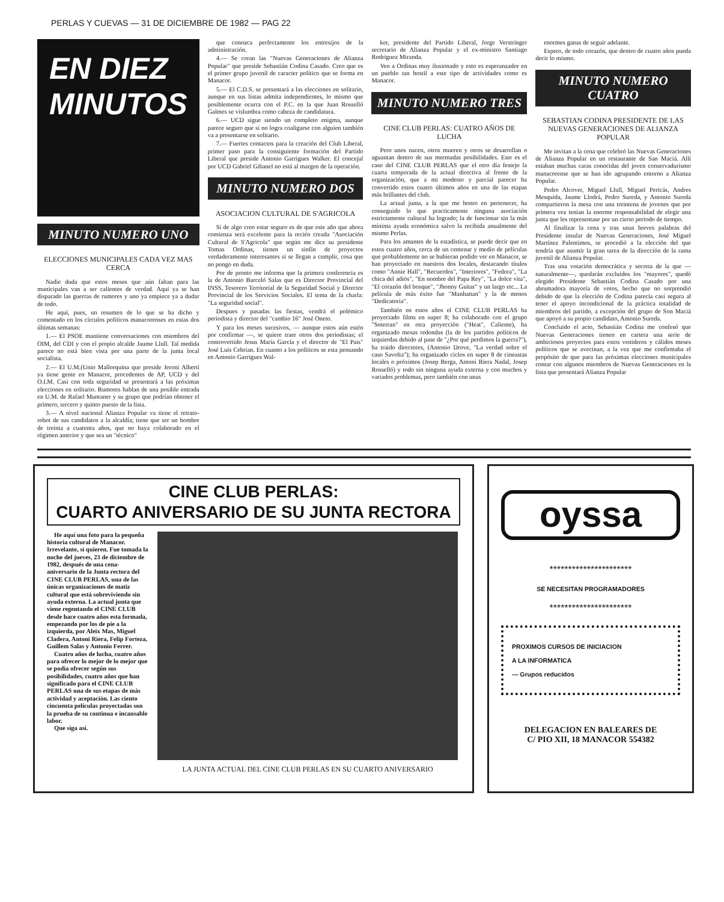PERLAS Y CUEVAS — 31 DE DICIEMBRE DE 1982 — PAG 22
EN DIEZ MINUTOS
MINUTO NUMERO UNO
ELECCIONES MUNICIPALES CADA VEZ MAS CERCA
Nadie duda que estos meses que aún faltan para las municipales van a ser calientes de verdad. Aquí ya se han disparado las guerras de rumores y uno ya empiece ya a dudar de todo.
He aquí, pues, un resumen de lo que se ha dicho y comentado en los círculos políticos manacorenses en estas dos últimas semanas:
1.— El PSOE mantiene conversaciones con miembros del OIM, del CDI y con el propio alcalde Jaume Llull. Tal medida parece no está bien vista por una parte de la junta local socialista.
2.— El U.M.(Unio Mallorquina que preside Jeroni Albertí ya tiene gente en Manacor, procedentes de AP, UCD y del O.I.M. Casi con toda seguridad se presentará a las próximas elecciones en solitario. Rumores hablan de una posible entrada en U.M. de Rafael Muntaner y su grupo que podrían obtener el primero, tercero y quinto puesto de la lista.
3.— A nivel nacional Alianza Popular va tiene el retrato-robot de sus candidatos a la alcaldía; tiene que ser un hombre de treinta a cuarenta años, que no haya colaborado en el régimen anterior y que sea un "técnico"
que conozca perfectamente los entresijos de la administración.
4.— Se crean las "Nuevas Generaciones de Alianza Popular" que preside Sebastián Codina Casado. Creo que es el primer grupo juvenil de caracter político que se forma en Manacor.
5.— El C.D.S. se presentará a las elecciones en solitario, aunque en sus listas admita independientes, lo mismo que posiblemente ocurra con el P.C. en la que Juan Rosselló Galmes se vislumbra como cabeza de candidatura.
6.— UCD sigue siendo un completo enigma, aunque parece seguro que si no logra coaligarse con alguien también va a presentarse en solitario.
7.— Fuertes contactos para la creación del Club Liberal, primer paso para la consiguiente formación del Partido Liberal que preside Antonio Garrigues Walker. El concejal por UCD Gabriel Gibanel no está al margen de la operación.
MINUTO NUMERO DOS
ASOCIACION CULTURAL DE S'AGRICOLA
Si de algo creo estar seguro es de que este año que ahora comienza será excelente para la recién creada "Asociación Cultural de S'Agricola" que según me dice su presidente Tomas Ordinas, tienen un sinfín de proyectos verdaderamente interesantes si se llegan a cumplir, cosa que no pongo en duda.
Por de pronto me informa que la primera conferencia es la de Antonio Barceló Salas que es Director Provincial del INSS, Tesorero Territorial de la Seguridad Social y Director Provincial de los Servicios Sociales. El tema de la charla: "La seguridad social".
Despues y pasadas las fiestas, vendrá el polémico periodista y director del "cambio 16" José Oneto.
Y para los meses sucesivos, — aunque estos aún estén por confirmar —, se quiere traer otros dos periodistas; el controvertido Jesus Maria García y el director de "El Pais" José Luis Cebrian. En cuanto a los políticos se esta pensando en Antonio Garrigues Wal-
ker, presidente del Partido Liberal, Jorge Verstringer secretario de Alianza Popular y el ex-ministro Santiago Rodriguez Miranda.
Veo a Ordinas muy ilusionado y esto es esperanzador en un pueblo tan hostil a este tipo de actividades como es Manacor.
MINUTO NUMERO TRES
CINE CLUB PERLAS: CUATRO AÑOS DE LUCHA
Pero unos nacen, otros mueren y otros se desarrollan o aguantan dentro de sus mermadas posibilidades. Este es el caso del CINE CLUB PERLAS que el otro día festejo la cuarta temporada de la actual directiva al frente de la organización, que a mi modesto y parcial parecer ha convertido estos cuatro últimos años en una de las etapas más brillantes del club.
La actual junta, a la que me honro en pertenecer, ha conseguido lo que practicamente ninguna asociación estrictamente cultural ha logrado; la de funcionar sin la más mínima ayuda económica salvo la recibida anualmente del mismo Perlas.
Para los amantes de la estadística, se puede decir que en estos cuatro años, cerca de un centenar y medio de películas que probablemente no se hubieran podido ver en Manacor, se han proyectado en nuestros dos locales, destacando títulos como "Annie Hall", "Recuerdos", "Interiores", "Fedora", "La chica del adiós", "En nombre del Papa Rey", "La dolce vita", "El corazón del bosque", "Jhonny Guitar" y un largo etc... La película de más éxito fue "Manhattan" y la de menos "Dedicatoria".
También en estos años el CINE CLUB PERLAS ha proyectado films en super 8; ha colaborado con el grupo "Soterran" en otra proyección ("Heat", Caliente), ha organizado mesas redondas (la de los partidos políticos de izquierdas debido al pase de "¿Por qué perdimos la guerra?"), ha traido directores, (Antonio Drove, "La verdad sobre el caso Savolta"); ha organizado ciclos en super 8 de cineastas locales o próximos (Josep Berga, Antoni Riera Nadal, Josep Rosselló) y todo sin ninguna ayuda externa y con muchos y variados problemas, pero también con unas
enormes ganas de seguir adelante.
Espero, de todo corazón, que dentro de cuatro años pueda decir lo mismo.
MINUTO NUMERO CUATRO
SEBASTIAN CODINA PRESIDENTE DE LAS NUEVAS GENERACIONES DE ALIANZA POPULAR
Me invitan a la cena que celebró las Nuevas Generaciones de Alianza Popular en un restaurante de San Maciá. Allí estaban muchas caras conocidas del joven conservadurismo manacorense que se han ido agrupando entorno a Alianza Popular.
Pedro Alcover, Miguel Llull, Miguel Pericás, Andres Mesquida, Jaume Llodrá, Pedro Sureda, y Antonio Sureda compartieron la mesa con una treintena de jovenes que por primera vez tenian la enorme responsabilidad de elegir una junta que les representase por un cierto periodo de tiempo.
Al finalizar la cena y tras unas breves palabras del Presidente insular de Nuevas Generaciones, José Miguel Martínez Palentimos, se procedió a la elección del que tendría que asumir la gran tarea de la dirección de la rama juvenil de Alianza Popular.
Tras una votación democrática y secreta de la que —naturalmente—, quedarán excluidos los "mayores", quedó elegido Presidente Sebastián Codina Casado por una abrumadora mayoría de votos, hecho que no sorprendió debido de que la elección de Codina parecía casi segura al tener el apoyo incondicional de la práctica totalidad de miembros del partido, a excepción del grupo de Son Maciá que apoyó a su propio candidato, Antonio Sureda.
Concluido el acto, Sebastián Codina me confesó que Nuevas Generaciones tienen en cartera una serie de ambiciosos proyectos para estos venideros y cálidos meses políticos que se avecinan, a la vez que me confirmaba el propósito de que para las próximas elecciones municipales contar con algunos miembros de Nuevas Generaciones en la lista que presentará Alianza Popular
CINE CLUB PERLAS:
CUARTO ANIVERSARIO DE SU JUNTA RECTORA
He aquí una foto para la pequeña historia cultural de Manacor. Irrevelante, si quieren. Fue tomada la noche del jueves, 23 de diciembre de 1982, después de una cena-aniversario de la Junta rectora del CINE CLUB PERLAS, una de las únicas organizaciones de matiz cultural que está sobreviviendo sin ayuda externa. La actual junta que viene regentando el CINE CLUB desde hace cuatro años esta formada, empezando por los de pie a la izquierda, por Aleix Mas, Miguel Cladera, Antoni Riera, Felip Forteza, Guillem Salas y Antonio Ferrer.
Cuatro años de lucha, cuatro años para ofrecer lo mejor de lo mejor que se podía ofrecer según sus posibilidades, cuatro años que han significado para el CINE CLUB PERLAS una de sus etapas de más actividad y aceptación. Las ciento cincuenta películas proyectadas son la prueba de su continua e incansable labor.
Que siga así.
LA JUNTA ACTUAL DEL CINE CLUB PERLAS EN SU CUARTO ANIVERSARIO
oyssa
**********************
SE NECESITAN PROGRAMADORES
**********************
PROXIMOS CURSOS DE INICIACION
A LA INFORMATICA
— Grupos reducidos
DELEGACION EN BALEARES DE
C/ PIO XII, 18 MANACOR 554382